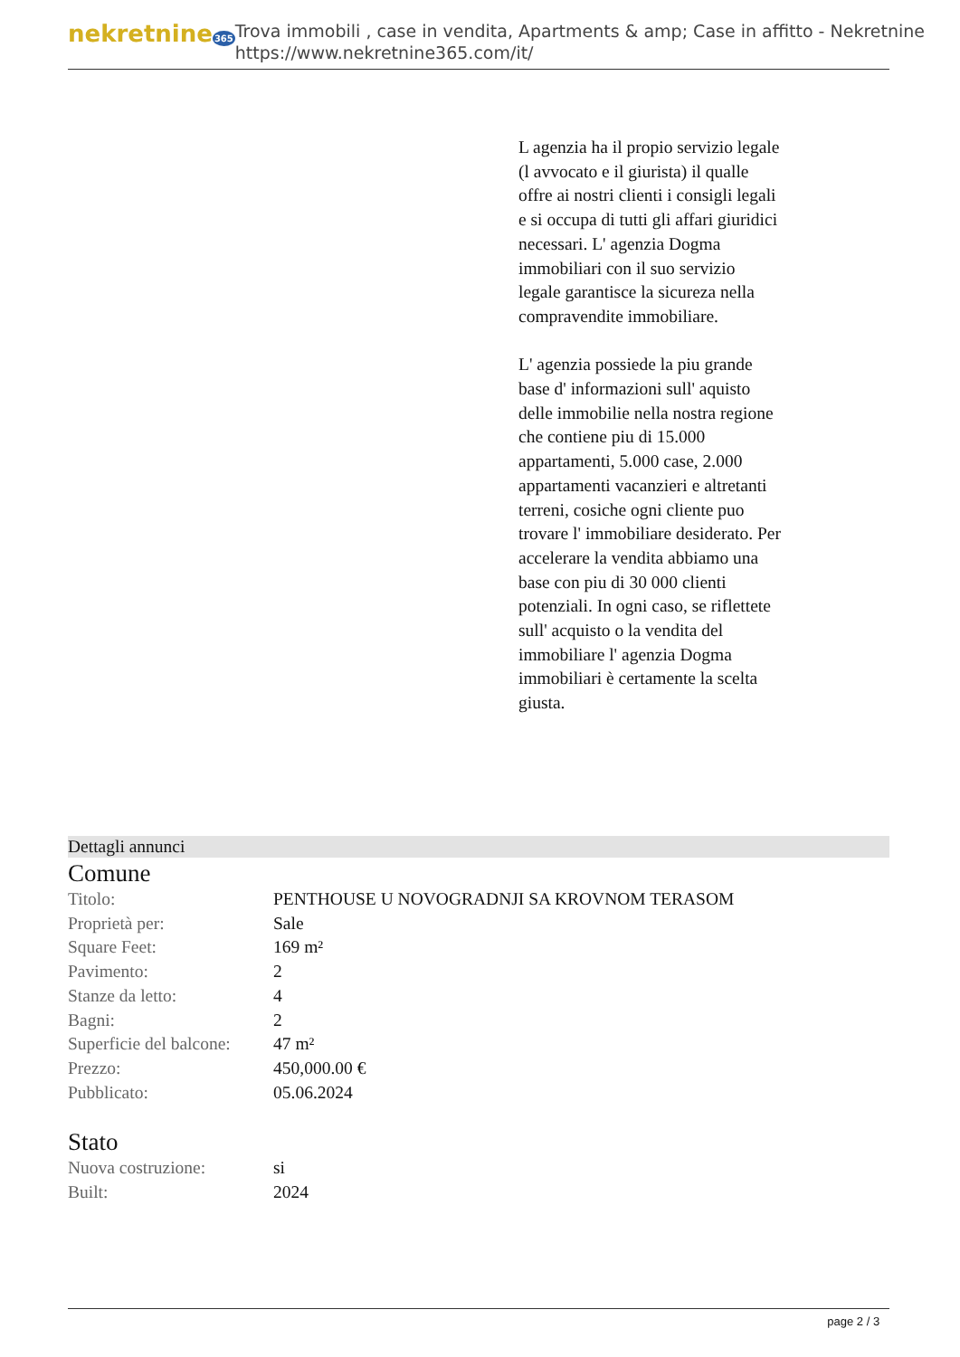nekretnine365
Trova immobili , case in vendita, Apartments & amp; Case in affitto - Nekretnine
https://www.nekretnine365.com/it/
L agenzia ha il propio servizio legale (l avvocato e il giurista) il qualle offre ai nostri clienti i consigli legali e si occupa di tutti gli affari giuridici necessari. L' agenzia Dogma immobiliari con il suo servizio legale garantisce la sicureza nella compravendite immobiliare.
L' agenzia possiede la piu grande base d' informazioni sull' aquisto delle immobilie nella nostra regione che contiene piu di 15.000 appartamenti, 5.000 case, 2.000 appartamenti vacanzieri e altretanti terreni, cosiche ogni cliente puo trovare l' immobiliare desiderato. Per accelerare la vendita abbiamo una base con piu di 30 000 clienti potenziali. In ogni caso, se riflettete sull' acquisto o la vendita del immobiliare l' agenzia Dogma immobiliari è certamente la scelta giusta.
Dettagli annunci
Comune
| Titolo: | PENTHOUSE U NOVOGRADNJI SA KROVNOM TERASOM |
| Proprietà per: | Sale |
| Square Feet: | 169 m² |
| Pavimento: | 2 |
| Stanze da letto: | 4 |
| Bagni: | 2 |
| Superficie del balcone: | 47 m² |
| Prezzo: | 450,000.00 € |
| Pubblicato: | 05.06.2024 |
Stato
| Nuova costruzione: | si |
| Built: | 2024 |
page 2 / 3